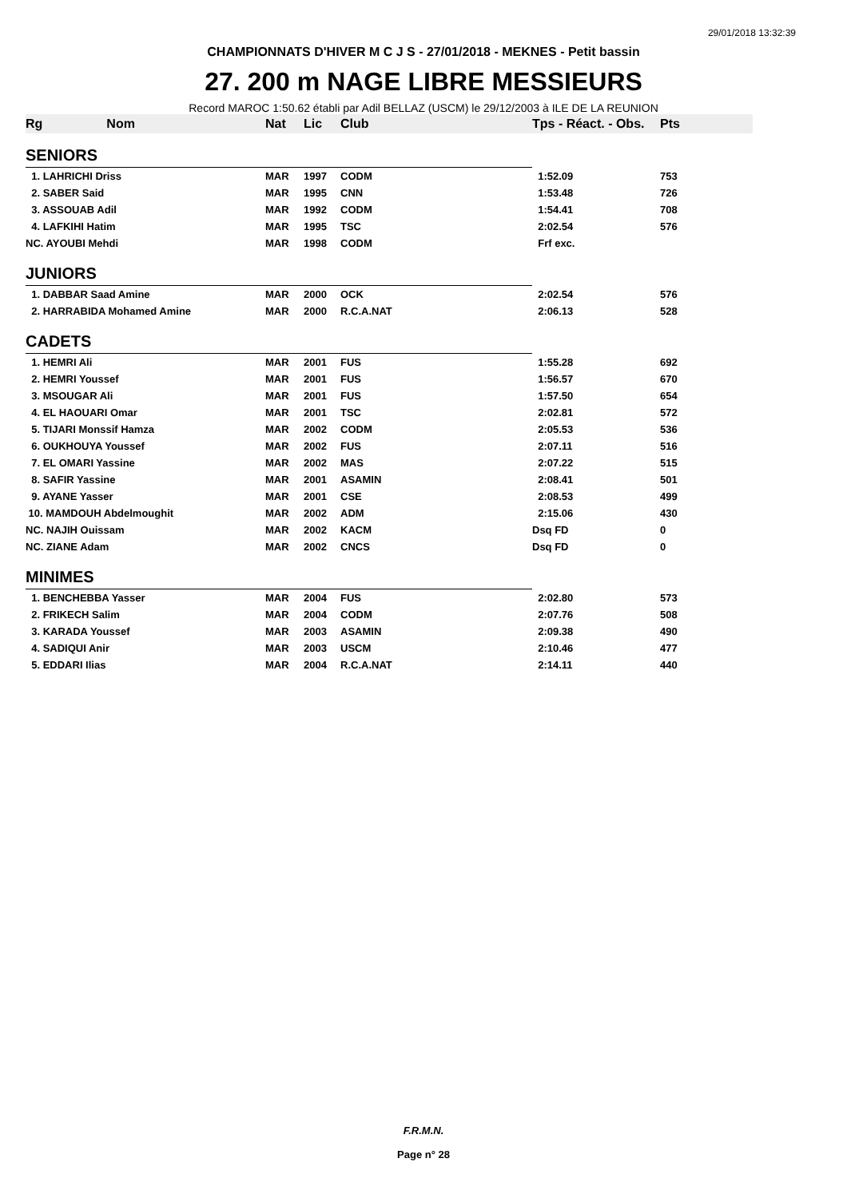29/01/2018 13:32:39
CHAMPIONNATS D'HIVER M C J S - 27/01/2018 - MEKNES - Petit bassin
27. 200 m NAGE LIBRE MESSIEURS
Record MAROC 1:50.62 établi par Adil BELLAZ (USCM) le 29/12/2003 à ILE DE LA REUNION
| Rg Nom | | Nat | Lic | Club | Tps - Réact. - Obs. | Pts |
| --- | --- | --- | --- | --- | --- | --- |
| SENIORS | | | | | | |
| 1. LAHRICHI Driss | | MAR | 1997 | CODM | 1:52.09 | 753 |
| 2. SABER Said | | MAR | 1995 | CNN | 1:53.48 | 726 |
| 3. ASSOUAB Adil | | MAR | 1992 | CODM | 1:54.41 | 708 |
| 4. LAFKIHI Hatim | | MAR | 1995 | TSC | 2:02.54 | 576 |
| NC. AYOUBI Mehdi | | MAR | 1998 | CODM | Frf exc. | |
| JUNIORS | | | | | | |
| 1. DABBAR Saad Amine | | MAR | 2000 | OCK | 2:02.54 | 576 |
| 2. HARRABIDA Mohamed Amine | | MAR | 2000 | R.C.A.NAT | 2:06.13 | 528 |
| CADETS | | | | | | |
| 1. HEMRI Ali | | MAR | 2001 | FUS | 1:55.28 | 692 |
| 2. HEMRI Youssef | | MAR | 2001 | FUS | 1:56.57 | 670 |
| 3. MSOUGAR Ali | | MAR | 2001 | FUS | 1:57.50 | 654 |
| 4. EL HAOUARI Omar | | MAR | 2001 | TSC | 2:02.81 | 572 |
| 5. TIJARI Monssif Hamza | | MAR | 2002 | CODM | 2:05.53 | 536 |
| 6. OUKHOUYA Youssef | | MAR | 2002 | FUS | 2:07.11 | 516 |
| 7. EL OMARI Yassine | | MAR | 2002 | MAS | 2:07.22 | 515 |
| 8. SAFIR Yassine | | MAR | 2001 | ASAMIN | 2:08.41 | 501 |
| 9. AYANE Yasser | | MAR | 2001 | CSE | 2:08.53 | 499 |
| 10. MAMDOUH Abdelmoughit | | MAR | 2002 | ADM | 2:15.06 | 430 |
| NC. NAJIH Ouissam | | MAR | 2002 | KACM | Dsq FD | 0 |
| NC. ZIANE Adam | | MAR | 2002 | CNCS | Dsq FD | 0 |
| MINIMES | | | | | | |
| 1. BENCHEBBA Yasser | | MAR | 2004 | FUS | 2:02.80 | 573 |
| 2. FRIKECH Salim | | MAR | 2004 | CODM | 2:07.76 | 508 |
| 3. KARADA Youssef | | MAR | 2003 | ASAMIN | 2:09.38 | 490 |
| 4. SADIQUI Anir | | MAR | 2003 | USCM | 2:10.46 | 477 |
| 5. EDDARI Ilias | | MAR | 2004 | R.C.A.NAT | 2:14.11 | 440 |
F.R.M.N.
Page n° 28